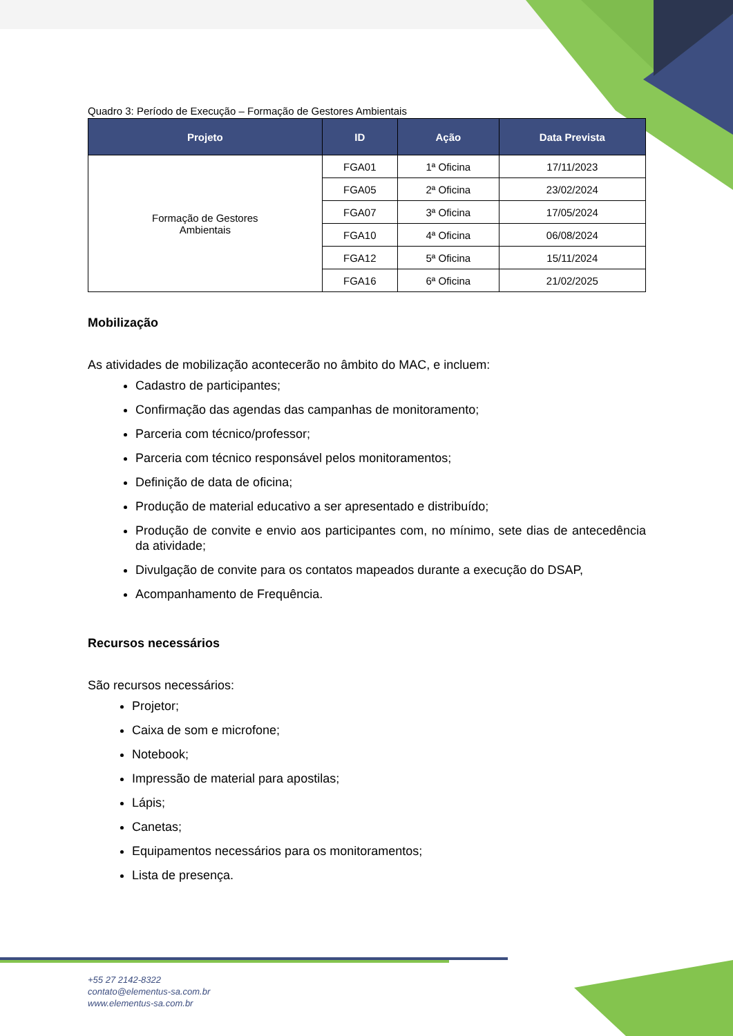Quadro 3: Período de Execução – Formação de Gestores Ambientais
| Projeto | ID | Ação | Data Prevista |
| --- | --- | --- | --- |
| Formação de Gestores Ambientais | FGA01 | 1ª Oficina | 17/11/2023 |
| | FGA05 | 2ª Oficina | 23/02/2024 |
| | FGA07 | 3ª Oficina | 17/05/2024 |
| | FGA10 | 4ª Oficina | 06/08/2024 |
| | FGA12 | 5ª Oficina | 15/11/2024 |
| | FGA16 | 6ª Oficina | 21/02/2025 |
Mobilização
As atividades de mobilização acontecerão no âmbito do MAC, e incluem:
Cadastro de participantes;
Confirmação das agendas das campanhas de monitoramento;
Parceria com técnico/professor;
Parceria com técnico responsável pelos monitoramentos;
Definição de data de oficina;
Produção de material educativo a ser apresentado e distribuído;
Produção de convite e envio aos participantes com, no mínimo, sete dias de antecedência da atividade;
Divulgação de convite para os contatos mapeados durante a execução do DSAP,
Acompanhamento de Frequência.
Recursos necessários
São recursos necessários:
Projetor;
Caixa de som e microfone;
Notebook;
Impressão de material para apostilas;
Lápis;
Canetas;
Equipamentos necessários para os monitoramentos;
Lista de presença.
+55 27 2142-8322
contato@elementus-sa.com.br
www.elementus-sa.com.br